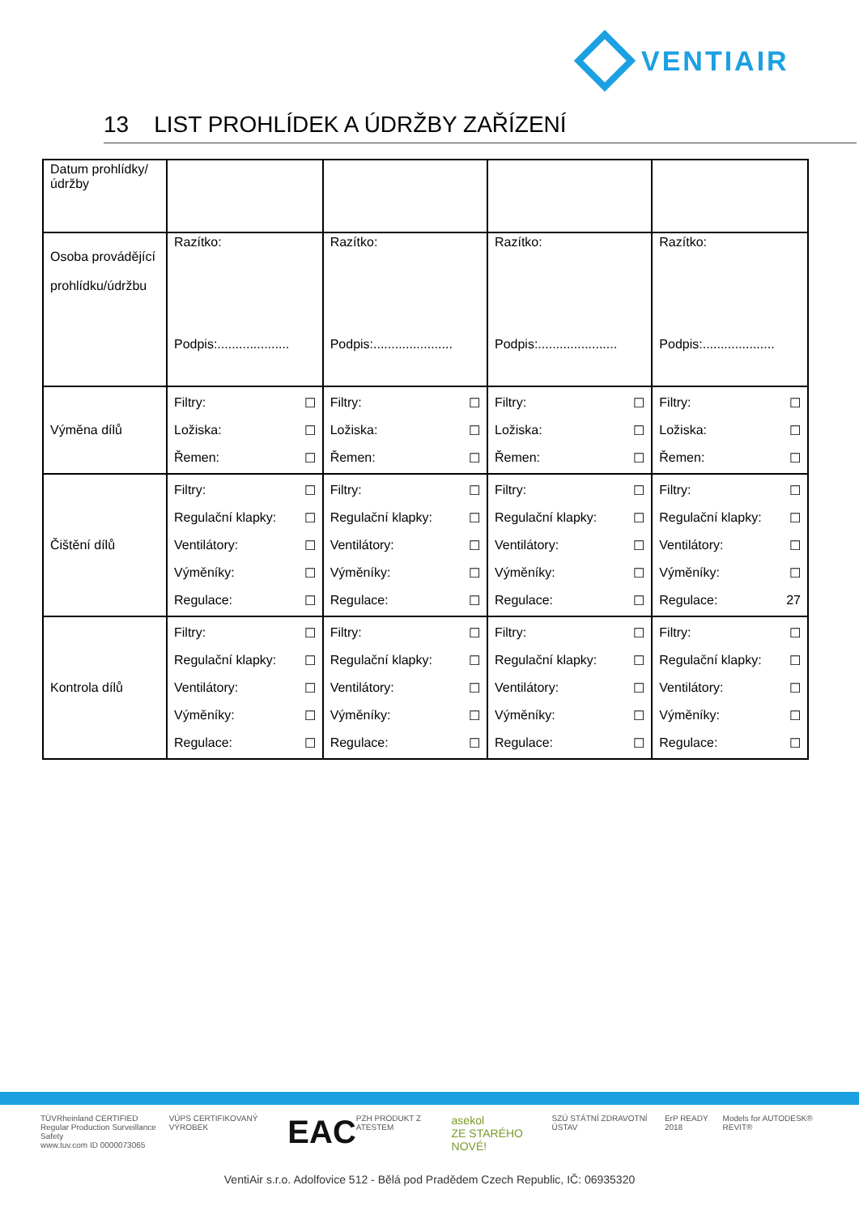VENTIAIR
13 LIST PROHLÍDEK A ÚDRŽBY ZAŘÍZENÍ
| Datum prohlídky/údržby | | | | |
| Osoba provádějící prohlídku/údržbu | Razítko: Podpis:.................... | Razítko: Podpis:...................... | Razítko: Podpis:...................... | Razítko: Podpis:.................... |
| Výměna dílů | Filtry: ☐ Ložiska: ☐ Řemen: ☐ | Filtry: ☐ Ložiska: ☐ Řemen: ☐ | Filtry: ☐ Ložiska: ☐ Řemen: ☐ | Filtry: ☐ Ložiska: ☐ Řemen: ☐ |
| Čištění dílů | Filtry: ☐ Regulační klapky: ☐ Ventilátory: ☐ Výměníky: ☐ Regulace: ☐ | Filtry: ☐ Regulační klapky: ☐ Ventilátory: ☐ Výměníky: ☐ Regulace: ☐ | Filtry: ☐ Regulační klapky: ☐ Ventilátory: ☐ Výměníky: ☐ Regulace: ☐ | Filtry: ☐ Regulační klapky: ☐ Ventilátory: ☐ Výměníky: ☐ Regulace: 27 |
| Kontrola dílů | Filtry: ☐ Regulační klapky: ☐ Ventilátory: ☐ Výměníky: ☐ Regulace: ☐ | Filtry: ☐ Regulační klapky: ☐ Ventilátory: ☐ Výměníky: ☐ Regulace: ☐ | Filtry: ☐ Regulační klapky: ☐ Ventilátory: ☐ Výměníky: ☐ Regulace: ☐ | Filtry: ☐ Regulační klapky: ☐ Ventilátory: ☐ Výměníky: ☐ Regulace: ☐ |
TÜVRheinland CERTIFIED
Regular Production Surveillance Safety
www.tuv.com ID 0000073065
VÚPS CERTIFIKOVANÝ VÝROBEK
EAC
PZH PRODUKT Z ATESTEM
asekol
ZE STARÉHO NOVÉ!
SZÚ STÁTNÍ ZDRAVOTNÍ ÚSTAV ErP READY 2018 Models for AUTODESK® REVIT®
VentiAir s.r.o. Adolfovice 512 - Bělá pod Pradědem Czech Republic, IČ: 06935320